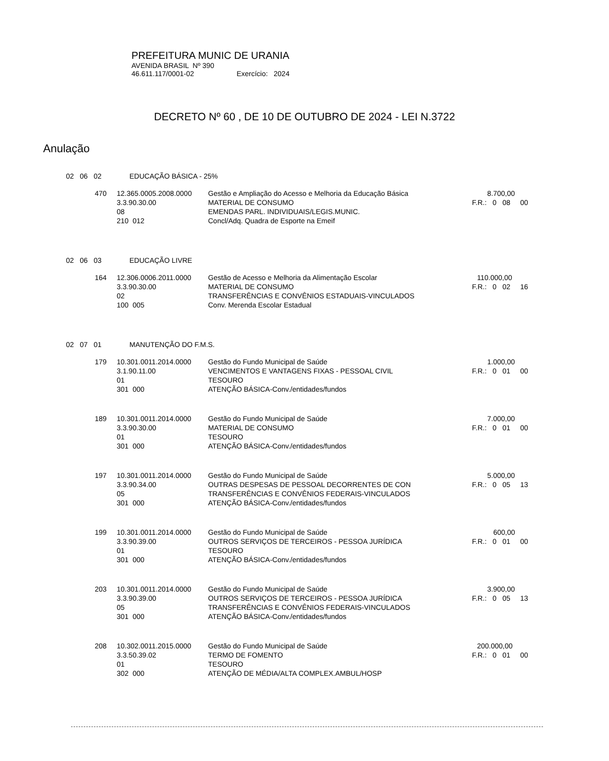PREFEITURA MUNIC DE URANIA
AVENIDA BRASIL Nº 390
46.611.117/0001-02 Exercício: 2024
DECRETO Nº 60 , DE 10 DE OUTUBRO DE 2024 - LEI N.3722
Anulação
| 02 06 02 | | EDUCAÇÃO BÁSICA - 25% | | |
| | 470 | 12.365.0005.2008.0000 | Gestão e Ampliação do Acesso e Melhoria da Educação Básica | 8.700,00 |
| | | 3.3.90.30.00 | MATERIAL DE CONSUMO | F.R.: 0 08 00 |
| | | 08 | EMENDAS PARL. INDIVIDUAIS/LEGIS.MUNIC. | |
| | | 210 012 | Concl/Adq. Quadra de Esporte na Emeif | |
| 02 06 03 | | EDUCAÇÃO LIVRE | | |
| | 164 | 12.306.0006.2011.0000 | Gestão de Acesso e Melhoria da Alimentação Escolar | 110.000,00 |
| | | 3.3.90.30.00 | MATERIAL DE CONSUMO | F.R.: 0 02 16 |
| | | 02 | TRANSFERÊNCIAS E CONVÊNIOS ESTADUAIS-VINCULADOS | |
| | | 100 005 | Conv. Merenda Escolar Estadual | |
| 02 07 01 | | MANUTENÇÃO DO F.M.S. | | |
| | 179 | 10.301.0011.2014.0000 | Gestão do Fundo Municipal de Saúde | 1.000,00 |
| | | 3.1.90.11.00 | VENCIMENTOS E VANTAGENS FIXAS - PESSOAL CIVIL | F.R.: 0 01 00 |
| | | 01 | TESOURO | |
| | | 301 000 | ATENÇÃO BÁSICA-Conv./entidades/fundos | |
| | 189 | 10.301.0011.2014.0000 | Gestão do Fundo Municipal de Saúde | 7.000,00 |
| | | 3.3.90.30.00 | MATERIAL DE CONSUMO | F.R.: 0 01 00 |
| | | 01 | TESOURO | |
| | | 301 000 | ATENÇÃO BÁSICA-Conv./entidades/fundos | |
| | 197 | 10.301.0011.2014.0000 | Gestão do Fundo Municipal de Saúde | 5.000,00 |
| | | 3.3.90.34.00 | OUTRAS DESPESAS DE PESSOAL DECORRENTES DE CON | F.R.: 0 05 13 |
| | | 05 | TRANSFERÊNCIAS E CONVÊNIOS FEDERAIS-VINCULADOS | |
| | | 301 000 | ATENÇÃO BÁSICA-Conv./entidades/fundos | |
| | 199 | 10.301.0011.2014.0000 | Gestão do Fundo Municipal de Saúde | 600,00 |
| | | 3.3.90.39.00 | OUTROS SERVIÇOS DE TERCEIROS - PESSOA JURÍDICA | F.R.: 0 01 00 |
| | | 01 | TESOURO | |
| | | 301 000 | ATENÇÃO BÁSICA-Conv./entidades/fundos | |
| | 203 | 10.301.0011.2014.0000 | Gestão do Fundo Municipal de Saúde | 3.900,00 |
| | | 3.3.90.39.00 | OUTROS SERVIÇOS DE TERCEIROS - PESSOA JURÍDICA | F.R.: 0 05 13 |
| | | 05 | TRANSFERÊNCIAS E CONVÊNIOS FEDERAIS-VINCULADOS | |
| | | 301 000 | ATENÇÃO BÁSICA-Conv./entidades/fundos | |
| | 208 | 10.302.0011.2015.0000 | Gestão do Fundo Municipal de Saúde | 200.000,00 |
| | | 3.3.50.39.02 | TERMO DE FOMENTO | F.R.: 0 01 00 |
| | | 01 | TESOURO | |
| | | 302 000 | ATENÇÃO DE MÉDIA/ALTA COMPLEX.AMBUL/HOSP | |